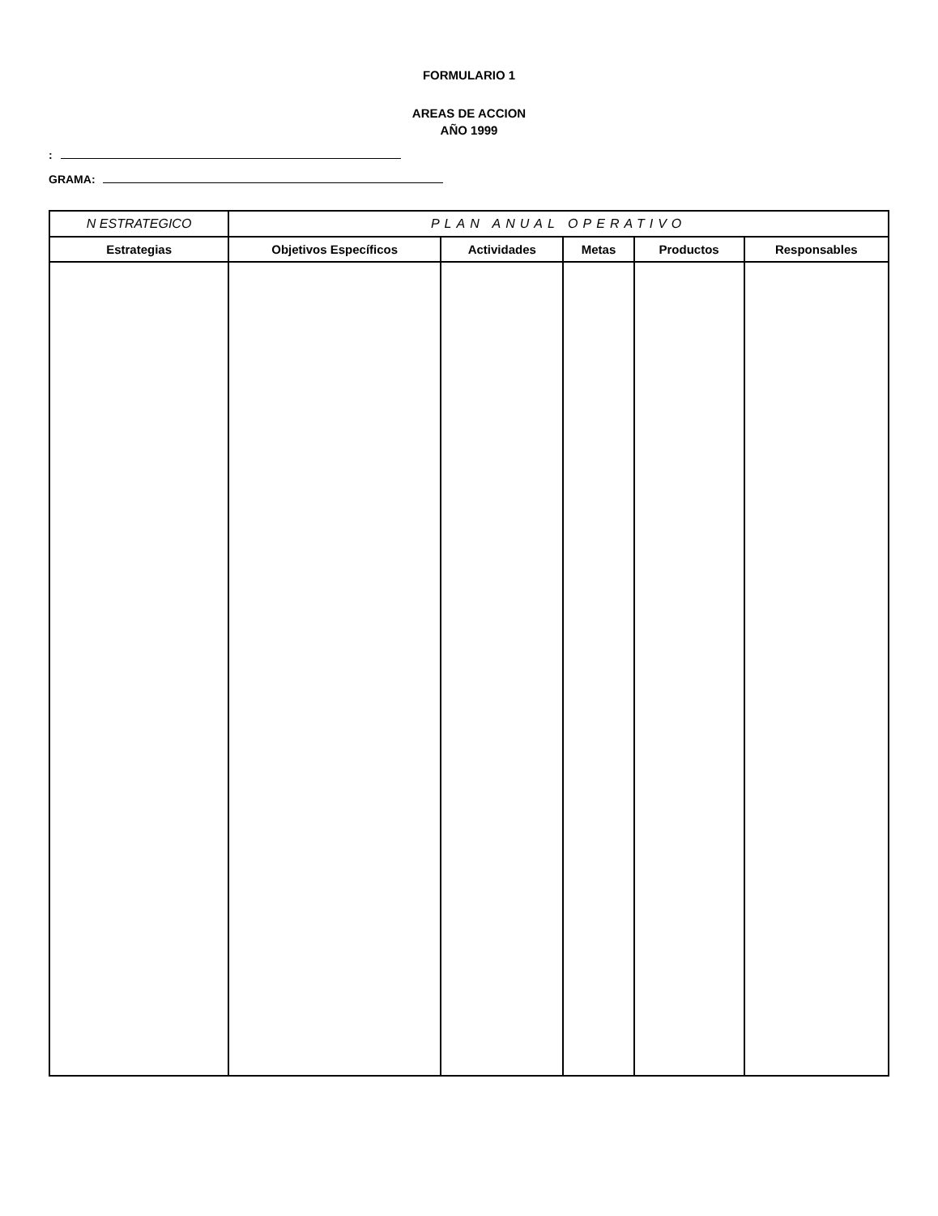FORMULARIO 1
AREAS DE ACCION
AÑO 1999
:
GRAMA:
| N ESTRATEGICO | PLAN ANUAL OPERATIVO | | | | |
| --- | --- | --- | --- | --- | --- |
| Estrategias | Objetivos Específicos | Actividades | Metas | Productos | Responsables |